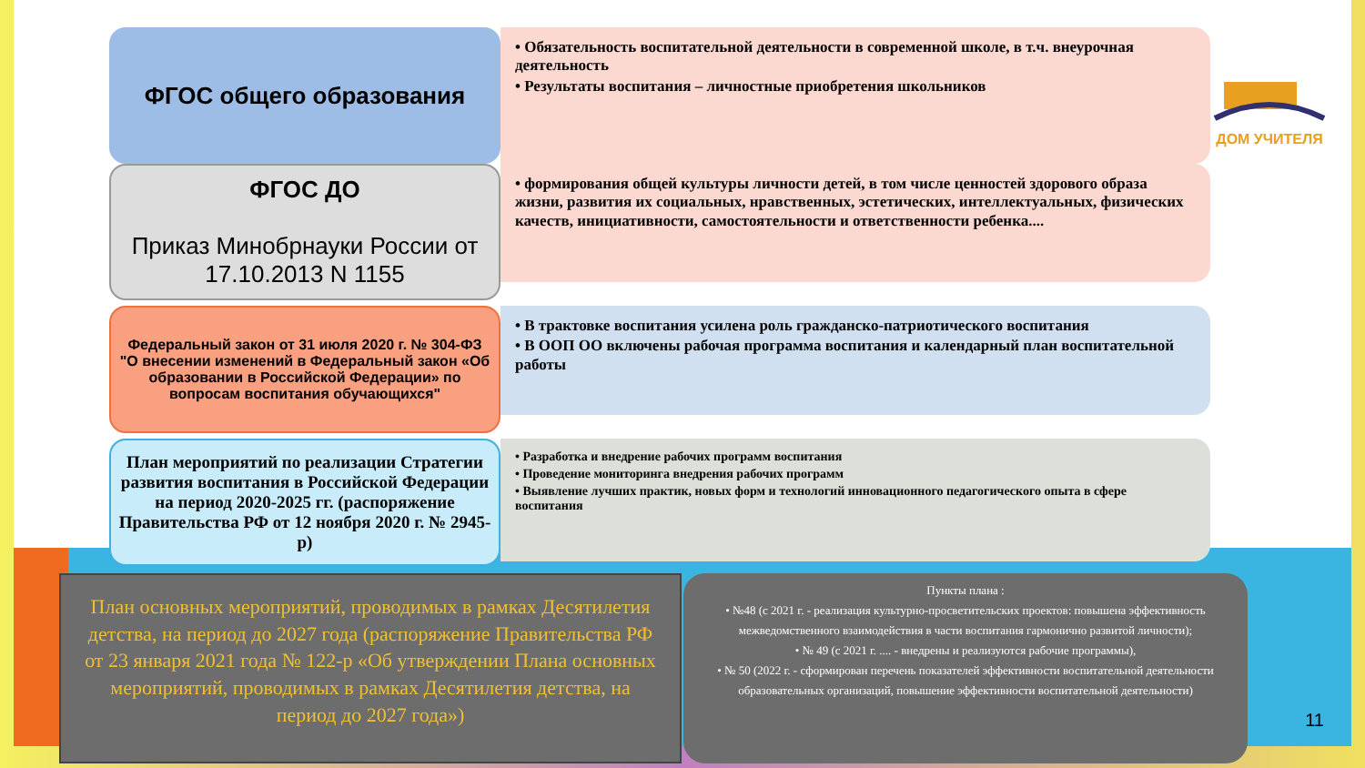ДОМ УЧИТЕЛЯ
ФГОС общего образования
• Обязательность воспитательной деятельности в современной школе, в т.ч. внеурочная деятельность
• Результаты воспитания – личностные приобретения школьников
ФГОС ДО
Приказ Минобрнауки России от 17.10.2013 N 1155
• формирования общей культуры личности детей, в том числе ценностей здорового образа жизни, развития их социальных, нравственных, эстетических, интеллектуальных, физических качеств, инициативности, самостоятельности и ответственности ребенка....
Федеральный закон от 31 июля 2020 г. № 304-ФЗ "О внесении изменений в Федеральный закон «Об образовании в Российской Федерации» по вопросам воспитания обучающихся"
• В трактовке воспитания усилена роль гражданско-патриотического воспитания
• В ООП ОО включены рабочая программа воспитания и календарный план воспитательной работы
План мероприятий по реализации Стратегии развития воспитания в Российской Федерации на период 2020-2025 гг. (распоряжение Правительства РФ от 12 ноября 2020 г. № 2945-р)
• Разработка и внедрение рабочих программ воспитания
• Проведение мониторинга внедрения рабочих программ
• Выявление лучших практик, новых форм и технологий инновационного педагогического опыта в сфере воспитания
План основных мероприятий, проводимых в рамках Десятилетия детства, на период до 2027 года (распоряжение Правительства РФ от 23 января 2021 года № 122-р «Об утверждении Плана основных мероприятий, проводимых в рамках Десятилетия детства, на период до 2027 года»)
Пункты плана :
• №48 (с 2021 г. - реализация культурно-просветительских проектов: повышена эффективность межведомственного взаимодействия в части воспитания гармонично развитой личности);
• № 49 (с 2021 г. .... - внедрены и реализуются рабочие программы),
• № 50 (2022 г. - сформирован перечень показателей эффективности воспитательной деятельности образовательных организаций, повышение эффективности воспитательной деятельности)
11